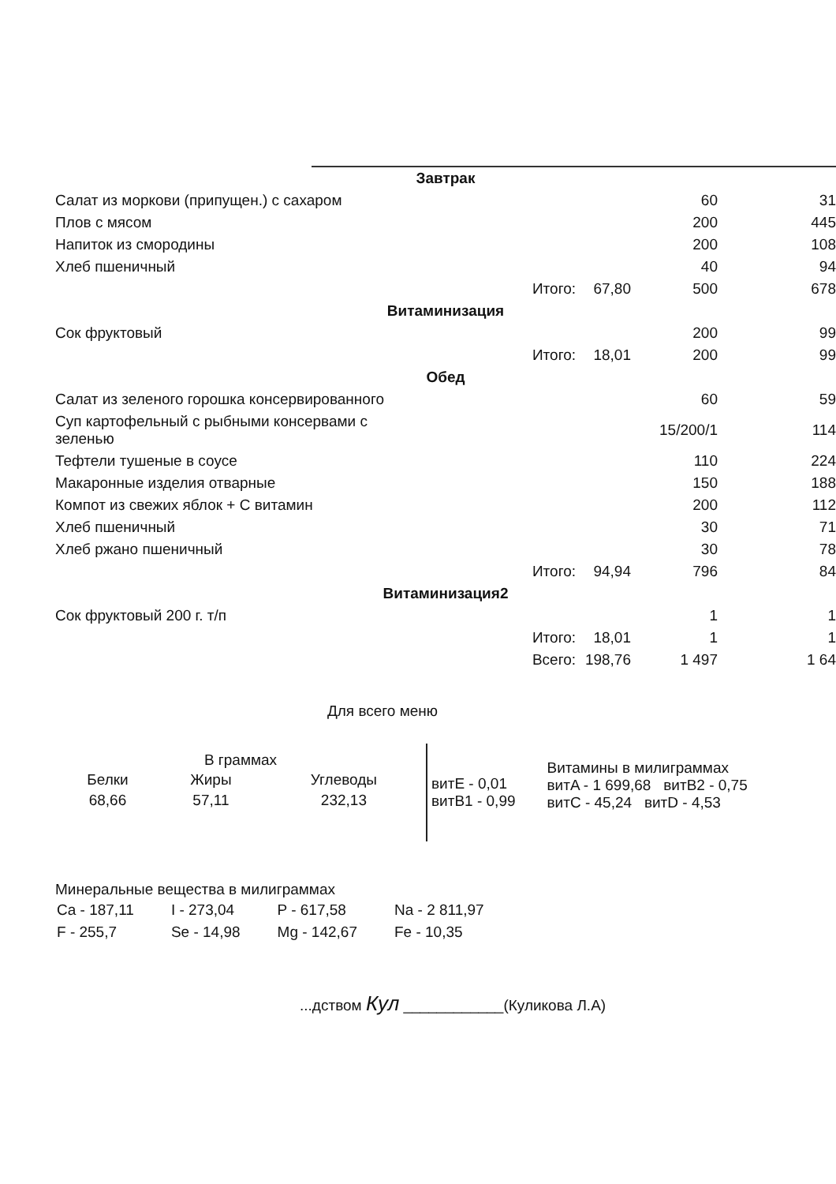| Завтрак | | | | |
| Салат из моркови (припущен.) с сахаром | | | 60 | 31 |
| Плов с мясом | | | 200 | 445 |
| Напиток из смородины | | | 200 | 108 |
| Хлеб пшеничный | | | 40 | 94 |
| | Итого: | 67,80 | 500 | 678 |
| Витаминизация | | | | |
| Сок фруктовый | | | 200 | 99 |
| | Итого: | 18,01 | 200 | 99 |
| Обед | | | | |
| Салат из зеленого горошка консервированного | | | 60 | 59 |
| Суп картофельный с рыбными консервами с зеленью | | | 15/200/1 | 114 |
| Тефтели тушеные в соусе | | | 110 | 224 |
| Макаронные изделия отварные | | | 150 | 188 |
| Компот из свежих яблок + С витамин | | | 200 | 112 |
| Хлеб пшеничный | | | 30 | 71 |
| Хлеб ржано пшеничный | | | 30 | 78 |
| | Итого: | 94,94 | 796 | 84 |
| Витаминизация2 | | | | |
| Сок фруктовый 200 г. т/п | | | 1 | 1 |
| | Итого: | 18,01 | 1 | 1 |
| | Всего: | 198,76 | 1 497 | 1 64 |
Для всего меню
В граммах
| Белки | Жиры | Углеводы |
| 68,66 | 57,11 | 232,13 |
витE - 0,01
витB1 - 0,99
Витамины в милиграммах
витA - 1 699,68 витB2 - 0,75
витC - 45,24 витD - 4,53
Минеральные вещества в милиграммах
| Ca - 187,11 | I - 273,04 | P - 617,58 | Na - 2 811,97 |
| F - 255,7 | Se - 14,98 | Mg - 142,67 | Fe - 10,35 |
...дством Кул ____________(Куликова Л.А)